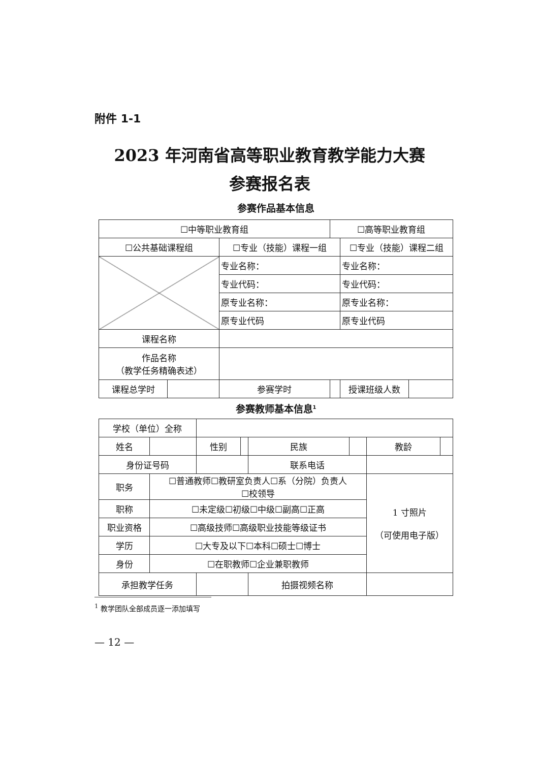附件 1-1
2023 年河南省高等职业教育教学能力大赛
参赛报名表
参赛作品基本信息
| ☐中等职业教育组 | | | ☐高等职业教育组 | | |
| ☐公共基础课程组 | | ☐专业（技能）课程一组 | | ☐专业（技能）课程二组 | |
| | | 专业名称： | | 专业名称： | |
| | | 专业代码： | | 专业代码： | |
| | | 原专业名称： | | 原专业名称： | |
| | | 原专业代码 | | 原专业代码 | |
| 课程名称 | | | | | |
| 作品名称 （教学任务精确表述） | | | | | |
| 课程总学时 | | 参赛学时 | | 授课班级人数 | |
参赛教师基本信息<sup>1</sup>
| 学校（单位）全称 | | | | | | | | |
| 姓名 | | | 性别 | | 民族 | | 教龄 | |
| 身份证号码 | | | | | 联系电话 | | | |
| 职务 | ☐普通教师☐教研室负责人☐系（分院）负责人 ☐校领导 | | | | | | 1 寸照片 （可使用电子版） | |
| 职称 | ☐未定级☐初级☐中级☐副高☐正高 | | | | | | | |
| 职业资格 | ☐高级技师☐高级职业技能等级证书 | | | | | | | |
| 学历 | ☐大专及以下☐本科☐硕士☐博士 | | | | | | | |
| 身份 | ☐在职教师☐企业兼职教师 | | | | | | | |
| 承担教学任务 | | | | | 拍摄视频名称 | | | |
<sup>1</sup> 教学团队全部成员逐一添加填写
— 12 —